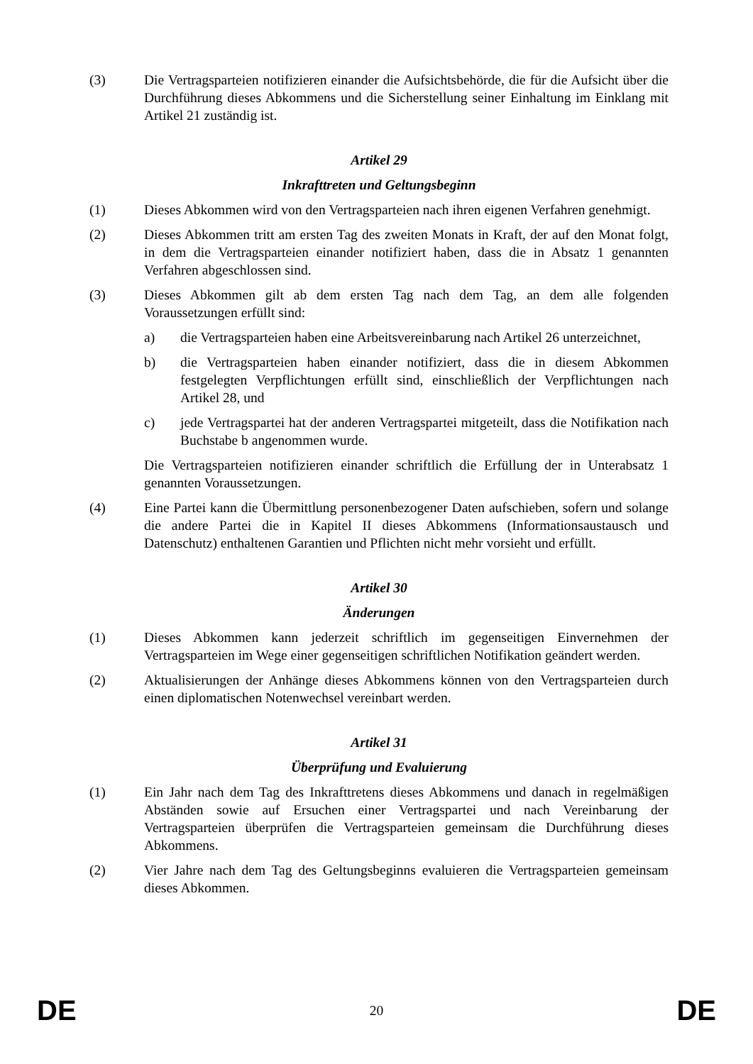(3) Die Vertragsparteien notifizieren einander die Aufsichtsbehörde, die für die Aufsicht über die Durchführung dieses Abkommens und die Sicherstellung seiner Einhaltung im Einklang mit Artikel 21 zuständig ist.
Artikel 29
Inkrafttreten und Geltungsbeginn
(1) Dieses Abkommen wird von den Vertragsparteien nach ihren eigenen Verfahren genehmigt.
(2) Dieses Abkommen tritt am ersten Tag des zweiten Monats in Kraft, der auf den Monat folgt, in dem die Vertragsparteien einander notifiziert haben, dass die in Absatz 1 genannten Verfahren abgeschlossen sind.
(3) Dieses Abkommen gilt ab dem ersten Tag nach dem Tag, an dem alle folgenden Voraussetzungen erfüllt sind:
a) die Vertragsparteien haben eine Arbeitsvereinbarung nach Artikel 26 unterzeichnet,
b) die Vertragsparteien haben einander notifiziert, dass die in diesem Abkommen festgelegten Verpflichtungen erfüllt sind, einschließlich der Verpflichtungen nach Artikel 28, und
c) jede Vertragspartei hat der anderen Vertragspartei mitgeteilt, dass die Notifikation nach Buchstabe b angenommen wurde.
Die Vertragsparteien notifizieren einander schriftlich die Erfüllung der in Unterabsatz 1 genannten Voraussetzungen.
(4) Eine Partei kann die Übermittlung personenbezogener Daten aufschieben, sofern und solange die andere Partei die in Kapitel II dieses Abkommens (Informationsaustausch und Datenschutz) enthaltenen Garantien und Pflichten nicht mehr vorsieht und erfüllt.
Artikel 30
Änderungen
(1) Dieses Abkommen kann jederzeit schriftlich im gegenseitigen Einvernehmen der Vertragsparteien im Wege einer gegenseitigen schriftlichen Notifikation geändert werden.
(2) Aktualisierungen der Anhänge dieses Abkommens können von den Vertragsparteien durch einen diplomatischen Notenwechsel vereinbart werden.
Artikel 31
Überprüfung und Evaluierung
(1) Ein Jahr nach dem Tag des Inkrafttretens dieses Abkommens und danach in regelmäßigen Abständen sowie auf Ersuchen einer Vertragspartei und nach Vereinbarung der Vertragsparteien überprüfen die Vertragsparteien gemeinsam die Durchführung dieses Abkommens.
(2) Vier Jahre nach dem Tag des Geltungsbeginns evaluieren die Vertragsparteien gemeinsam dieses Abkommen.
DE 20 DE